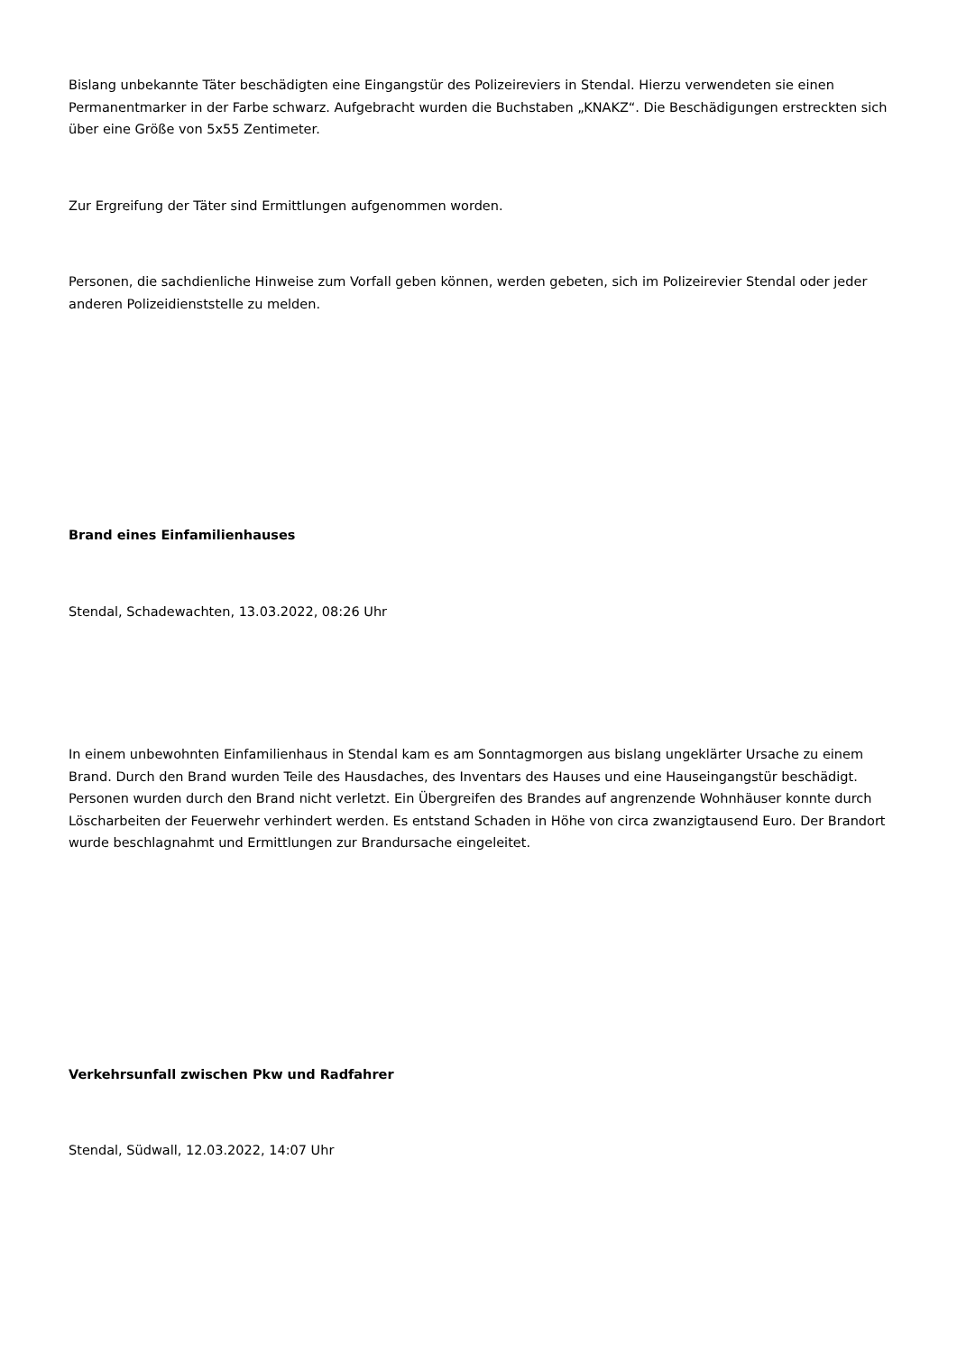Bislang unbekannte Täter beschädigten eine Eingangstür des Polizeireviers in Stendal. Hierzu verwendeten sie einen Permanentmarker in der Farbe schwarz. Aufgebracht wurden die Buchstaben „KNAKZ“. Die Beschädigungen erstreckten sich über eine Größe von 5x55 Zentimeter.
Zur Ergreifung der Täter sind Ermittlungen aufgenommen worden.
Personen, die sachdienliche Hinweise zum Vorfall geben können, werden gebeten, sich im Polizeirevier Stendal oder jeder anderen Polizeidienststelle zu melden.
Brand eines Einfamilienhauses
Stendal, Schadewachten, 13.03.2022, 08:26 Uhr
In einem unbewohnten Einfamilienhaus in Stendal kam es am Sonntagmorgen aus bislang ungeklärter Ursache zu einem Brand. Durch den Brand wurden Teile des Hausdaches, des Inventars des Hauses und eine Hauseingangstür beschädigt. Personen wurden durch den Brand nicht verletzt. Ein Übergreifen des Brandes auf angrenzende Wohnhäuser konnte durch Löscharbeiten der Feuerwehr verhindert werden. Es entstand Schaden in Höhe von circa zwanzigtausend Euro. Der Brandort wurde beschlagnahmt und Ermittlungen zur Brandursache eingeleitet.
Verkehrsunfall zwischen Pkw und Radfahrer
Stendal, Südwall, 12.03.2022, 14:07 Uhr